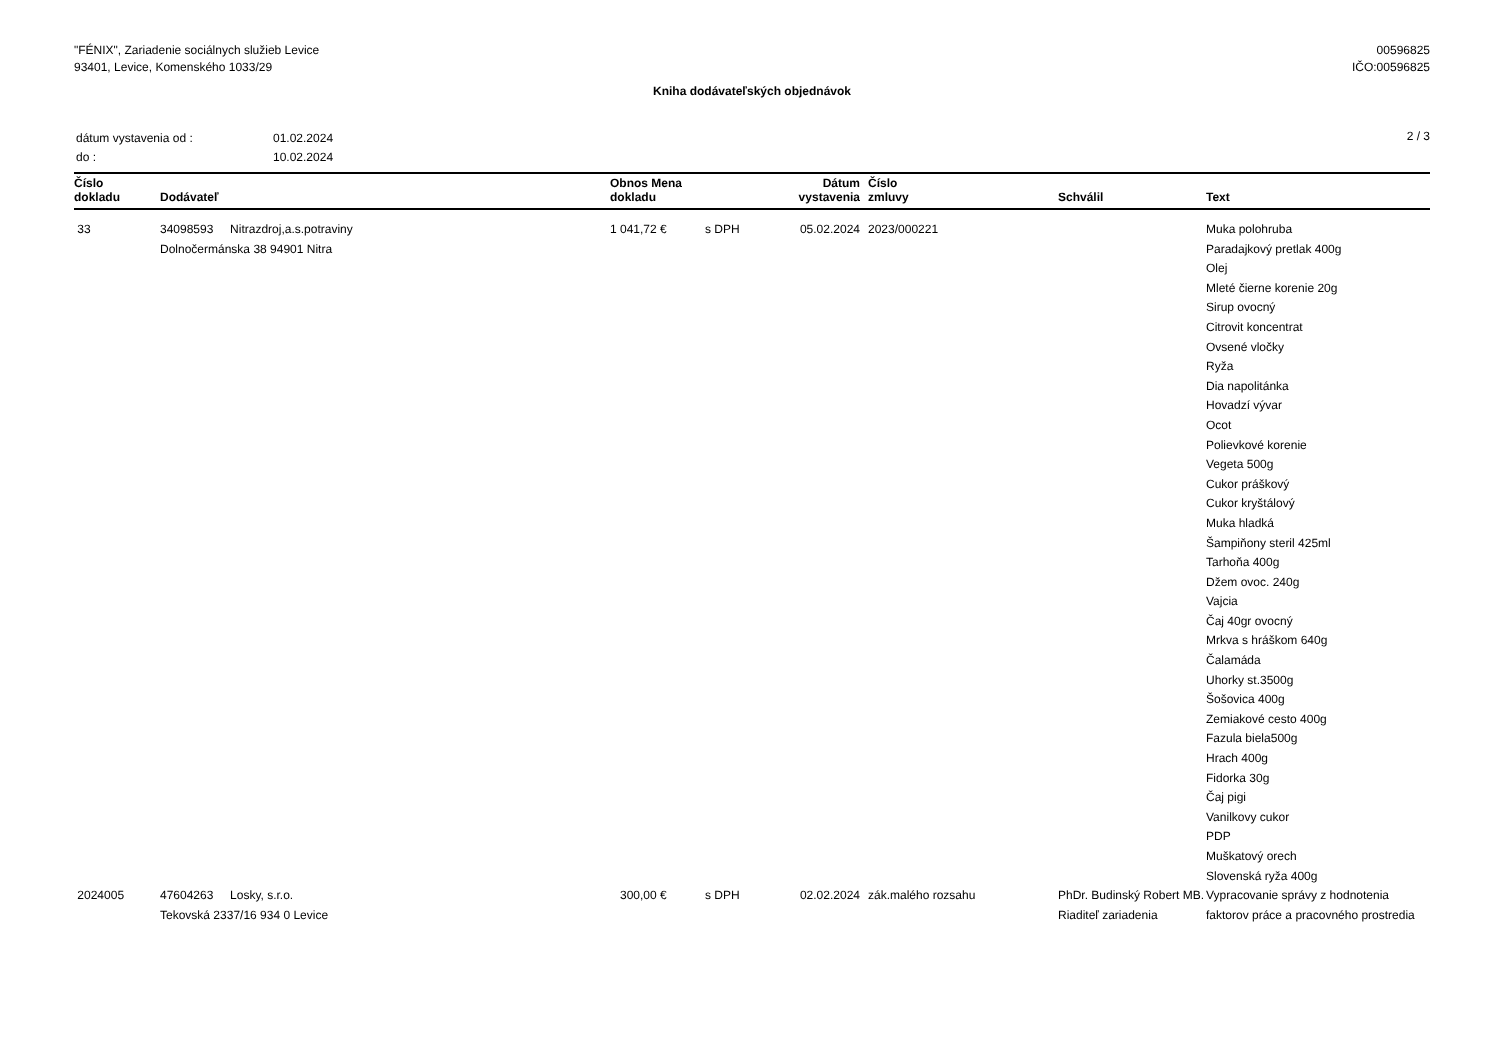"FÉNIX", Zariadenie sociálnych služieb Levice
93401, Levice, Komenského 1033/29
00596825
IČO:00596825
Kniha dodávateľských objednávok
| dátum vystavenia od : | 01.02.2024 |
| do : | 10.02.2024 |
2 / 3
| Číslo dokladu | Dodávateľ | Obnos Mena dokladu | | Dátum vystavenia | Číslo zmluvy | Schválil | Text |
| --- | --- | --- | --- | --- | --- | --- | --- |
| 33 | 34098593 Nitrazdroj,a.s.potraviny Dolnočermánska 38 94901 Nitra | 1 041,72 € | s DPH | 05.02.2024 | 2023/000221 | | Muka polohruba Paradajkový pretlak 400g Olej Mleté čierne korenie 20g Sirup ovocný Citrovit koncentrat Ovsené vločky Ryža Dia napolitánka Hovadzí vývar Ocot Polievkové korenie Vegeta 500g Cukor práškový Cukor kryštálový Muka hladká Šampiňony steril 425ml Tarhoňa 400g Džem ovoc. 240g Vajcia Čaj 40gr ovocný Mrkva s hráškom 640g Čalamáda Uhorky st.3500g Šošovica 400g Zemiakové cesto 400g Fazula biela500g Hrach 400g Fidorka 30g Čaj pigi Vanilkovy cukor PDP Muškatový orech Slovenská ryža 400g |
| 2024005 | 47604263 Losky, s.r.o. Tekovská 2337/16 934 0 Levice | 300,00 € | s DPH | 02.02.2024 | zák.malého rozsahu | PhDr. Budinský Robert MB. Riaditeľ zariadenia | Vypracovanie správy z hodnotenia faktorov práce a pracovného prostredia |